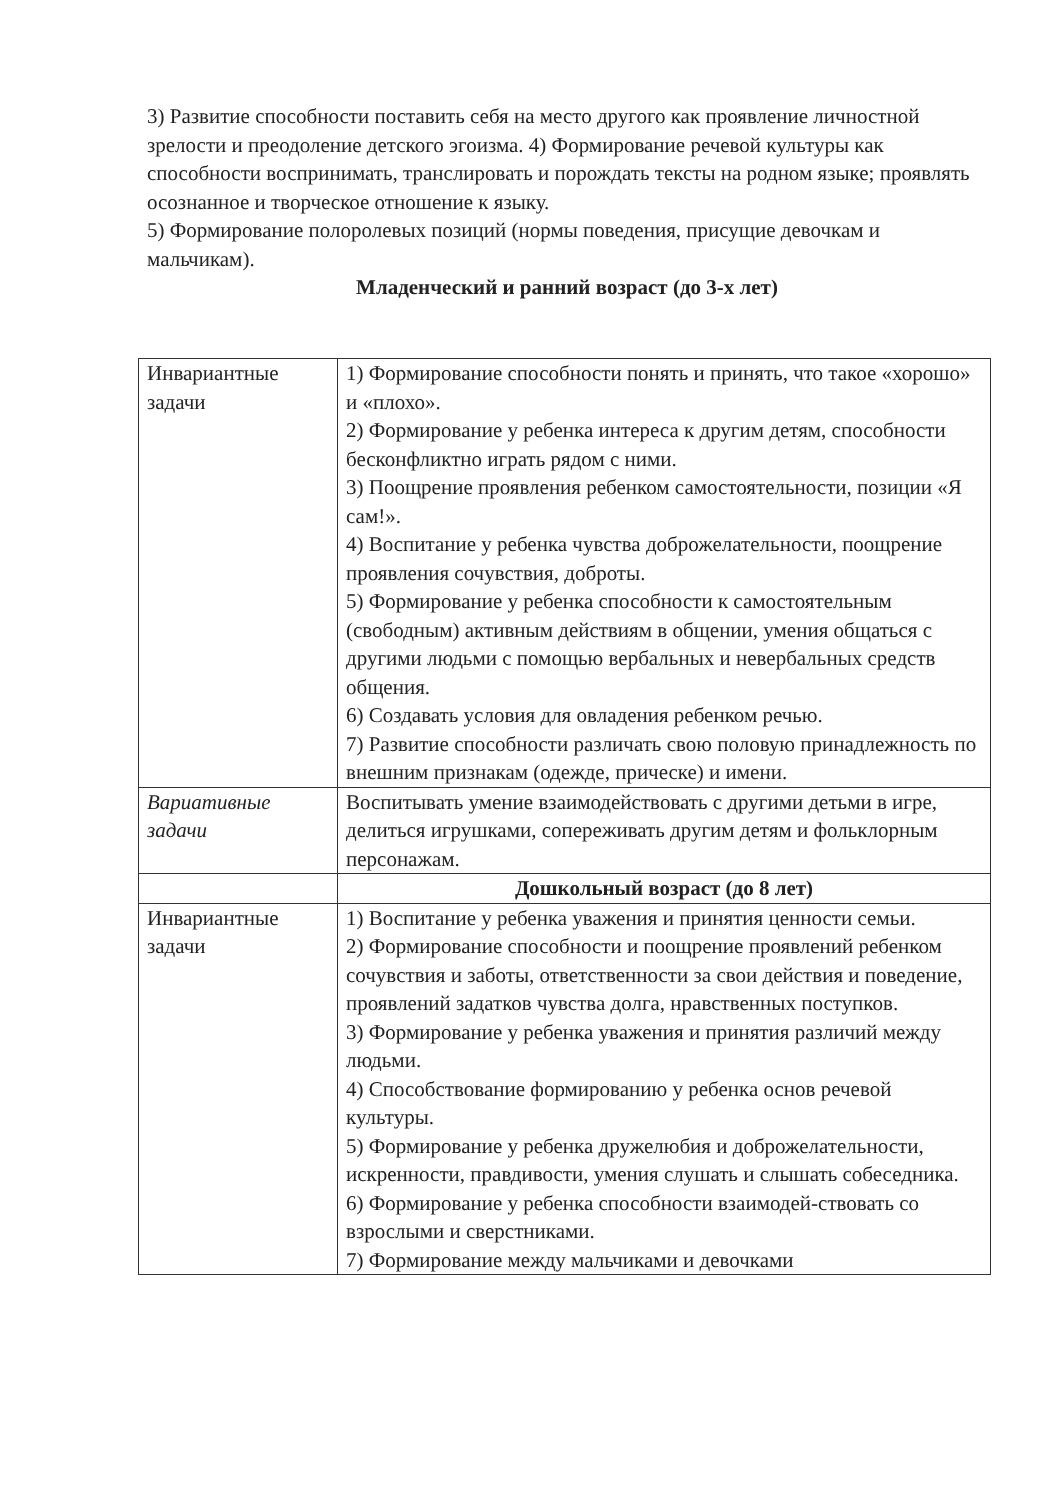3) Развитие способности поставить себя на место другого как проявление личностной зрелости и преодоление детского эгоизма. 4) Формирование речевой культуры как способности воспринимать, транслировать и порождать тексты на родном языке; проявлять осознанное и творческое отношение к языку.
5) Формирование полоролевых позиций (нормы поведения, присущие девочкам и мальчикам).
Младенческий и ранний возраст (до 3-х лет)
| Инвариантные задачи | 1) Формирование способности понять и принять, что такое «хорошо» и «плохо». 2) Формирование у ребенка интереса к другим детям, способности бесконфликтно играть рядом с ними. 3) Поощрение проявления ребенком самостоятельности, позиции «Я сам!». 4) Воспитание у ребенка чувства доброжелательности, поощрение проявления сочувствия, доброты. 5) Формирование у ребенка способности к самостоятельным (свободным) активным действиям в общении, умения общаться с другими людьми с помощью вербальных и невербальных средств общения. 6) Создавать условия для овладения ребенком речью. 7) Развитие способности различать свою половую принадлежность по внешним признакам (одежде, прическе) и имени. |
| Вариативные задачи | Воспитывать умение взаимодействовать с другими детьми в игре, делиться игрушками, сопереживать другим детям и фольклорным персонажам. |
| | Дошкольный возраст (до 8 лет) |
| Инвариантные задачи | 1) Воспитание у ребенка уважения и принятия ценности семьи. 2) Формирование способности и поощрение проявлений ребенком сочувствия и заботы, ответственности за свои действия и поведение, проявлений задатков чувства долга, нравственных поступков. 3) Формирование у ребенка уважения и принятия различий между людьми. 4) Способствование формированию у ребенка основ речевой культуры. 5) Формирование у ребенка дружелюбия и доброжелательности, искренности, правдивости, умения слушать и слышать собеседника. 6) Формирование у ребенка способности взаимодей-ствовать со взрослыми и сверстниками. 7) Формирование между мальчиками и девочками |